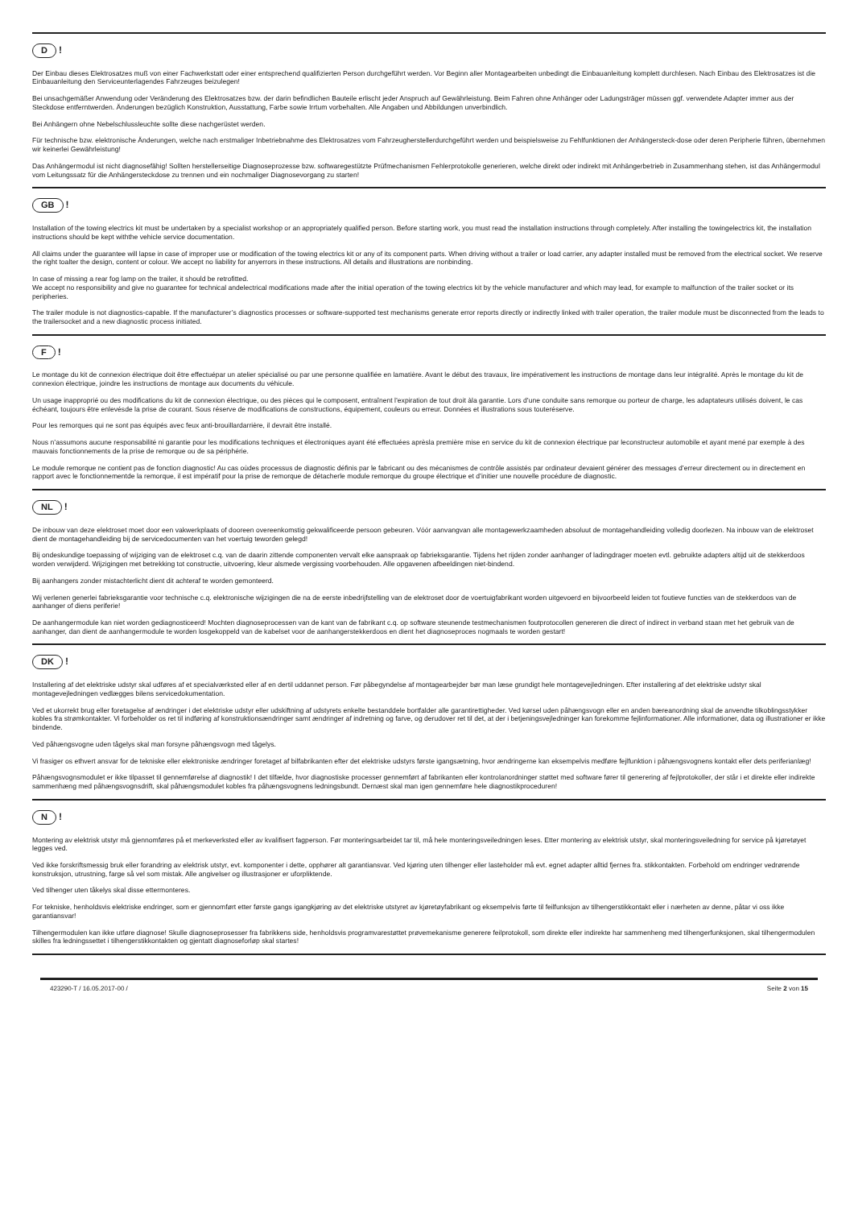D!
Der Einbau dieses Elektrosatzes muß von einer Fachwerkstatt oder einer entsprechend qualifizierten Person durchgeführt werden. Vor Beginn aller Montagearbeiten unbedingt die Einbauanleitung komplett durchlesen. Nach Einbau des Elektrosatzes ist die Einbauanleitung den Serviceunterlagendes Fahrzeuges beizulegen!
Bei unsachgemäßer Anwendung oder Veränderung des Elektrosatzes bzw. der darin befindlichen Bauteile erlischt jeder Anspruch auf Gewährleistung. Beim Fahren ohne Anhänger oder Ladungsträger müssen ggf. verwendete Adapter immer aus der Steckdose entferntwerden. Änderungen bezüglich Konstruktion, Ausstattung, Farbe sowie Irrtum vorbehalten. Alle Angaben und Abbildungen unverbindlich.
Bei Anhängern ohne Nebelschlussleuchte sollte diese nachgerüstet werden.
Für technische bzw. elektronische Änderungen, welche nach erstmaliger Inbetriebnahme des Elektrosatzes vom Fahrzeugherstellerdurchgeführt werden und beispielsweise zu Fehlfunktionen der Anhängersteck-dose oder deren Peripherie führen, übernehmen wir keinerlei Gewährleistung!
Das Anhängermodul ist nicht diagnosefähig! Sollten herstellerseitige Diagnoseprozesse bzw. softwaregestützte Prüfmechanismen Fehlerprotokolle generieren, welche direkt oder indirekt mit Anhängerbetrieb in Zusammenhang stehen, ist das Anhängermodul vom Leitungssatz für die Anhängersteckdose zu trennen und ein nochmaliger Diagnosevorgang zu starten!
GB!
Installation of the towing electrics kit must be undertaken by a specialist workshop or an appropriately qualified person. Before starting work, you must read the installation instructions through completely. After installing the towingelectrics kit, the installation instructions should be kept withthe vehicle service documentation.
All claims under the guarantee will lapse in case of improper use or modification of the towing electrics kit or any of its component parts. When driving without a trailer or load carrier, any adapter installed must be removed from the electrical socket. We reserve the right toalter the design, content or colour. We accept no liability for anyerrors in these instructions. All details and illustrations are nonbinding.
In case of missing a rear fog lamp on the trailer, it should be retrofitted.
We accept no responsibility and give no guarantee for technical andelectrical modifications made after the initial operation of the towing electrics kit by the vehicle manufacturer and which may lead, for example to malfunction of the trailer socket or its peripheries.
The trailer module is not diagnostics-capable. If the manufacturer’s diagnostics processes or software-supported test mechanisms generate error reports directly or indirectly linked with trailer operation, the trailer module must be disconnected from the leads to the trailersocket and a new diagnostic process initiated.
F!
Le montage du kit de connexion électrique doit être effectuépar un atelier spécialisé ou par une personne qualifiée en lamatière. Avant le début des travaux, lire impérativement les instructions de montage dans leur intégralité. Après le montage du kit de connexion électrique, joindre les instructions de montage aux documents du véhicule.
Un usage inapproprié ou des modifications du kit de connexion électrique, ou des pièces qui le composent, entraînent l’expiration de tout droit àla garantie. Lors d’une conduite sans remorque ou porteur de charge, les adaptateurs utilisés doivent, le cas échéant, toujours être enlevésde la prise de courant. Sous réserve de modifications de constructions, équipement, couleurs ou erreur. Données et illustrations sous touteréserve.
Pour les remorques qui ne sont pas équipés avec feux anti-brouillardarrière, il devrait être installé.
Nous n’assumons aucune responsabilité ni garantie pour les modifications techniques et électroniques ayant été effectuées aprèsla première mise en service du kit de connexion électrique par leconstructeur automobile et ayant mené par exemple à des mauvais fonctionnements de la prise de remorque ou de sa périphérie.
Le module remorque ne contient pas de fonction diagnostic! Au cas oùdes processus de diagnostic définis par le fabricant ou des mécanismes de contrôle assistés par ordinateur devaient générer des messages d’erreur directement ou in directement en rapport avec le fonctionnementde la remorque, il est impératif pour la prise de remorque de détacherle module remorque du groupe électrique et d’initier une nouvelle procédure de diagnostic.
NL!
De inbouw van deze elektroset moet door een vakwerkplaats of dooreen overeenkomstig gekwalificeerde persoon gebeuren. Vóór aanvangvan alle montagewerkzaamheden absoluut de montagehandleiding volledig doorlezen. Na inbouw van de elektroset dient de montagehandleiding bij de servicedocumenten van het voertuig teworden gelegd!
Bij ondeskundige toepassing of wijziging van de elektroset c.q. van de daarin zittende componenten vervalt elke aanspraak op fabrieksgarantie. Tijdens het rijden zonder aanhanger of ladingdrager moeten evtl. gebruikte adapters altijd uit de stekkerdoos worden verwijderd. Wijzigingen met betrekking tot constructie, uitvoering, kleur alsmede vergissing voorbehouden. Alle opgavenen afbeeldingen niet-bindend.
Bij aanhangers zonder mistachterlicht dient dit achteraf te worden gemonteerd.
Wij verlenen generlei fabrieksgarantie voor technische c.q. elektronische wijzigingen die na de eerste inbedrijfstelling van de elektroset door de voertuigfabrikant worden uitgevoerd en bijvoorbeeld leiden tot foutieve functies van de stekkerdoos van de aanhanger of diens periferie!
De aanhangermodule kan niet worden gediagnosticeerd! Mochten diagnoseprocessen van de kant van de fabrikant c.q. op software steunende testmechanismen foutprotocollen genereren die direct of indirect in verband staan met het gebruik van de aanhanger, dan dient de aanhangermodule te worden losgekoppeld van de kabelset voor de aanhangerstekkerdoos en dient het diagnoseproces nogmaals te worden gestart!
DK!
Installering af det elektriske udstyr skal udføres af et specialværksted eller af en dertil uddannet person. Før påbegyndelse af montagearbejder bør man læse grundigt hele montagevejledningen. Efter installering af det elektriske udstyr skal montagevejledningen vedlægges bilens servicedokumentation.
Ved et ukorrekt brug eller foretagelse af ændringer i det elektriske udstyr eller udskiftning af udstyrets enkelte bestanddele bortfalder alle garantirettigheder. Ved kørsel uden påhængsvogn eller en anden bæreanordning skal de anvendte tilkoblingsstykker kobles fra strømkontakter. Vi forbeholder os ret til indføring af konstruktionsændringer samt ændringer af indretning og farve, og derudover ret til det, at der i betjeningsvejledninger kan forekomme fejlinformationer. Alle informationer, data og illustrationer er ikke bindende.
Ved påhængsvogne uden tågelys skal man forsyne påhængsvogn med tågelys.
Vi frasiger os ethvert ansvar for de tekniske eller elektroniske ændringer foretaget af bilfabrikanten efter det elektriske udstyrs første igangsætning, hvor ændringerne kan eksempelvis medføre fejlfunktion i påhængsvognens kontakt eller dets periferianlæg!
Påhængsvognsmodulet er ikke tilpasset til gennemførelse af diagnostik! I det tilfælde, hvor diagnostiske processer gennemført af fabrikanten eller kontrolanordninger støttet med software fører til generering af fejlprotokoller, der står i et direkte eller indirekte sammenhæng med påhængsvognsdrift, skal påhængsmodulet kobles fra påhængsvognens ledningsbundt. Dernæst skal man igen gennemføre hele diagnostikproceduren!
N!
Montering av elektrisk utstyr må gjennomføres på et merkeverksted eller av kvalifisert fagperson. Før monteringsarbeidet tar til, må hele monteringsveiledningen leses. Etter montering av elektrisk utstyr, skal monteringsveiledning for service på kjøretøyet legges ved.
Ved ikke forskriftsmessig bruk eller forandring av elektrisk utstyr, evt. komponenter i dette, opphører alt garantiansvar. Ved kjøring uten tilhenger eller lasteholder må evt. egnet adapter alltid fjernes fra. stikkontakten. Forbehold om endringer vedrørende konstruksjon, utrustning, farge så vel som mistak. Alle angivelser og illustrasjoner er uforpliktende.
Ved tilhenger uten tåkelys skal disse ettermonteres.
For tekniske, henholdsvis elektriske endringer, som er gjennomført etter første gangs igangkjøring av det elektriske utstyret av kjøretøyfabrikant og eksempelvis førte til feilfunksjon av tilhengerstikkontakt eller i nærheten av denne, påtar vi oss ikke garantiansvar!
Tilhengermodulen kan ikke utføre diagnose! Skulle diagnoseprosesser fra fabrikkens side, henholdsvis programvarestøttet prøvemekanisme generere feilprotokoll, som direkte eller indirekte har sammenheng med tilhengerfunksjonen, skal tilhengermodulen skilles fra ledningssettet i tilhengerstikkontakten og gjentatt diagnoseforløp skal startes!
423290-T / 16.05.2017-00 / Seite 2 von 15